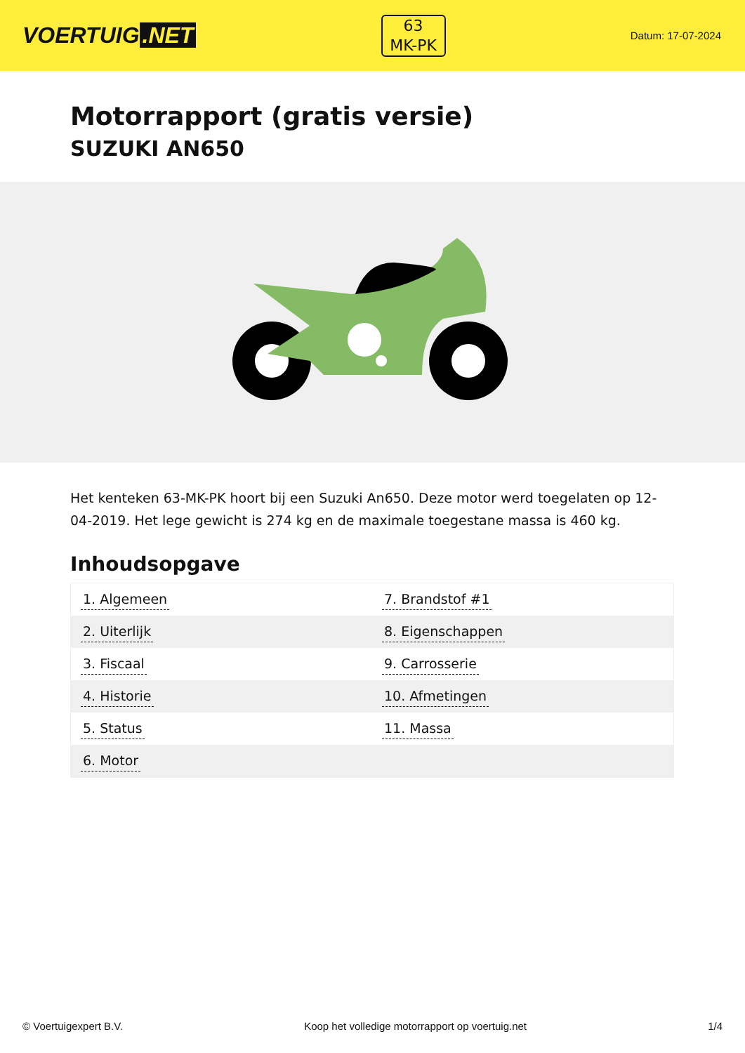VOERTUIG.NET
63
MK-PK
Datum: 17-07-2024
Motorrapport (gratis versie)
SUZUKI AN650
Het kenteken 63-MK-PK hoort bij een Suzuki An650. Deze motor werd toegelaten op 12-04-2019. Het lege gewicht is 274 kg en de maximale toegestane massa is 460 kg.
Inhoudsopgave
| 1. Algemeen | 7. Brandstof #1 |
| 2. Uiterlijk | 8. Eigenschappen |
| 3. Fiscaal | 9. Carrosserie |
| 4. Historie | 10. Afmetingen |
| 5. Status | 11. Massa |
| 6. Motor | |
© Voertuigexpert B.V. Koop het volledige motorrapport op voertuig.net 1/4